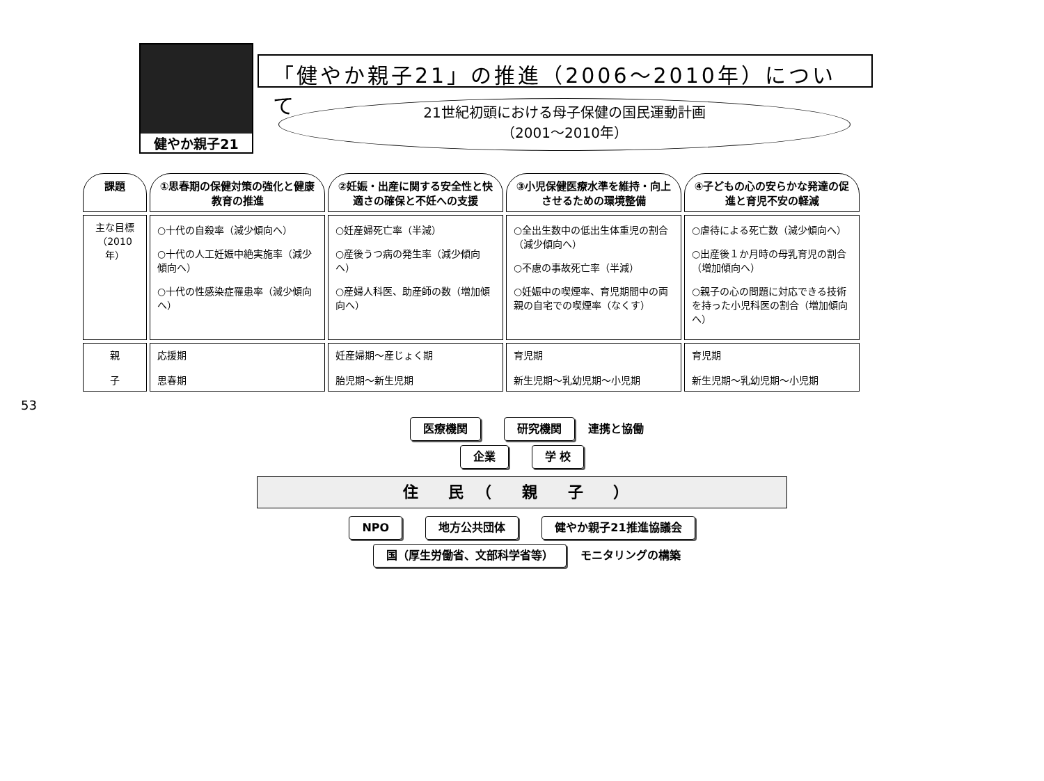53
健やか親子21
「健やか親子21」の推進（2006～2010年）について
21世紀初頭における母子保健の国民運動計画
（2001～2010年）
| 課題 | ①思春期の保健対策の強化と健康教育の推進 | ②妊娠・出産に関する安全性と快適さの確保と不妊への支援 | ③小児保健医療水準を維持・向上させるための環境整備 | ④子どもの心の安らかな発達の促進と育児不安の軽減 |
| --- | --- | --- | --- | --- |
| 主な目標（2010年） | ○十代の自殺率（減少傾向へ） ○十代の人工妊娠中絶実施率（減少傾向へ） ○十代の性感染症罹患率（減少傾向へ） | ○妊産婦死亡率（半減） ○産後うつ病の発生率（減少傾向へ） ○産婦人科医、助産師の数（増加傾向へ） | ○全出生数中の低出生体重児の割合（減少傾向へ） ○不慮の事故死亡率（半減） ○妊娠中の喫煙率、育児期間中の両親の自宅での喫煙率（なくす） | ○虐待による死亡数（減少傾向へ） ○出産後１か月時の母乳育児の割合（増加傾向へ） ○親子の心の問題に対応できる技術を持った小児科医の割合（増加傾向へ） |
| 親 子 | 応援期 思春期 | 妊産婦期～産じょく期 胎児期～新生児期 | 育児期 新生児期～乳幼児期～小児期 | 育児期 新生児期～乳幼児期～小児期 |
医療機関 研究機関 連携と協働
企業 学 校
住 民（ 親 子 ）
NPO 地方公共団体 健やか親子21推進協議会
国（厚生労働省、文部科学省等） モニタリングの構築